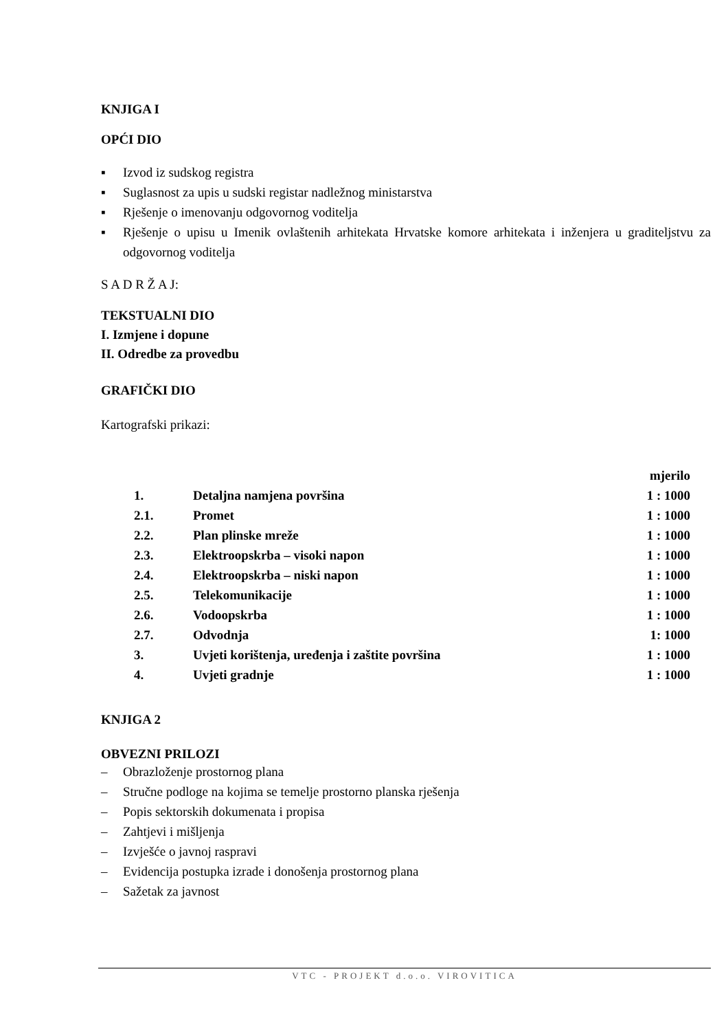KNJIGA I
OPĆI DIO
▪ Izvod iz sudskog registra
▪ Suglasnost za upis u sudski registar nadležnog ministarstva
▪ Rješenje o imenovanju odgovornog voditelja
▪ Rješenje o upisu u Imenik ovlaštenih arhitekata Hrvatske komore arhitekata i inženjera u graditeljstvu za odgovornog voditelja
S A D R Ž A J:
TEKSTUALNI DIO
I. Izmjene i dopune
II. Odredbe za provedbu
GRAFIČKI DIO
Kartografski prikazi:
| | | mjerilo |
| 1. | Detaljna namjena površina | 1 : 1000 |
| 2.1. | Promet | 1 : 1000 |
| 2.2. | Plan plinske mreže | 1 : 1000 |
| 2.3. | Elektroopskrba – visoki napon | 1 : 1000 |
| 2.4. | Elektroopskrba – niski napon | 1 : 1000 |
| 2.5. | Telekomunikacije | 1 : 1000 |
| 2.6. | Vodoopskrba | 1 : 1000 |
| 2.7. | Odvodnja | 1: 1000 |
| 3. | Uvjeti korištenja, uređenja i zaštite površina | 1 : 1000 |
| 4. | Uvjeti gradnje | 1 : 1000 |
KNJIGA 2
OBVEZNI PRILOZI
– Obrazloženje prostornog plana
– Stručne podloge na kojima se temelje prostorno planska rješenja
– Popis sektorskih dokumenata i propisa
– Zahtjevi i mišljenja
– Izvješće o javnoj raspravi
– Evidencija postupka izrade i donošenja prostornog plana
– Sažetak za javnost
VTC - PROJEKT d.o.o. VIROVITICA